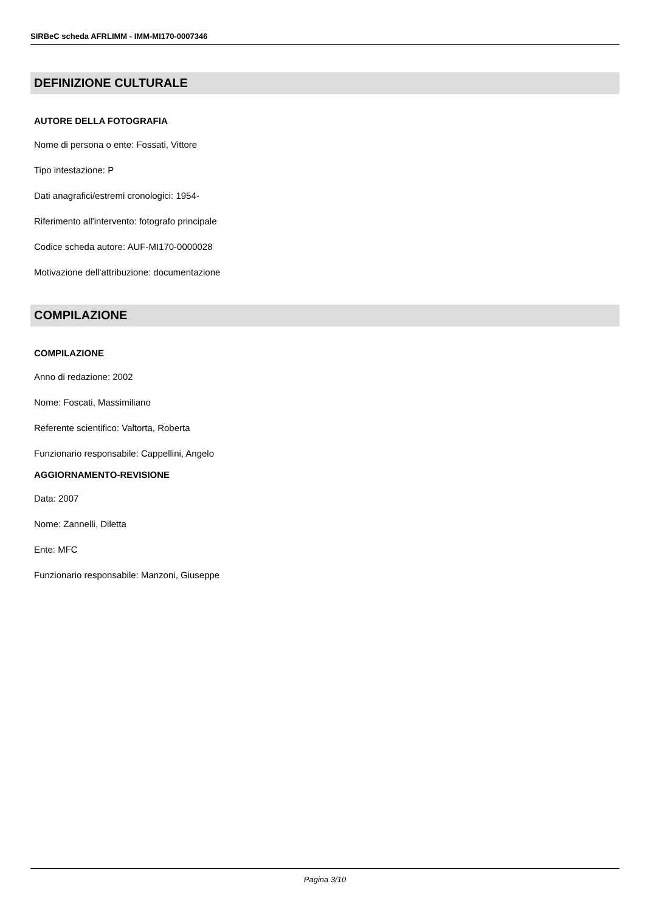SIRBeC scheda AFRLIMM - IMM-MI170-0007346
DEFINIZIONE CULTURALE
AUTORE DELLA FOTOGRAFIA
Nome di persona o ente: Fossati, Vittore
Tipo intestazione: P
Dati anagrafici/estremi cronologici: 1954-
Riferimento all'intervento: fotografo principale
Codice scheda autore: AUF-MI170-0000028
Motivazione dell'attribuzione: documentazione
COMPILAZIONE
COMPILAZIONE
Anno di redazione: 2002
Nome: Foscati, Massimiliano
Referente scientifico: Valtorta, Roberta
Funzionario responsabile: Cappellini, Angelo
AGGIORNAMENTO-REVISIONE
Data: 2007
Nome: Zannelli, Diletta
Ente: MFC
Funzionario responsabile: Manzoni, Giuseppe
Pagina 3/10